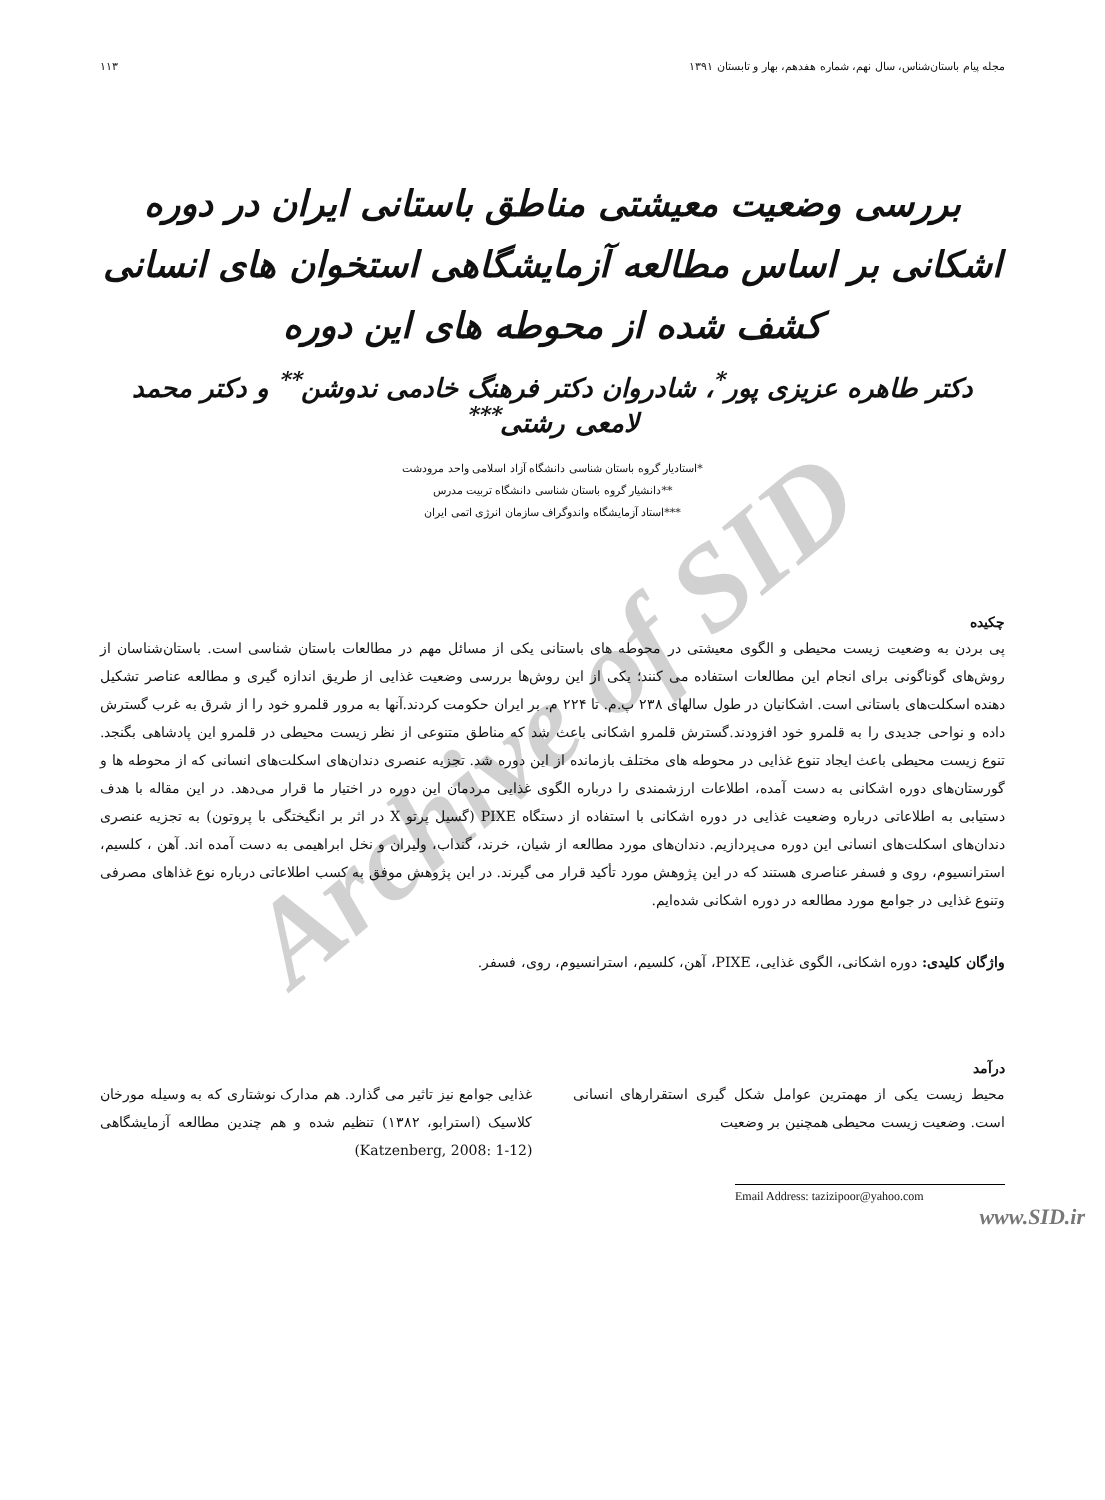مجله پیام باستان‌شناس، سال نهم، شماره هفدهم، بهار و تابستان ۱۳۹۱ ۱۱۳
بررسی وضعیت معیشتی مناطق باستانی ایران در دوره اشکانی بر اساس مطالعه آزمایشگاهی استخوان های انسانی کشف شده از محوطه های این دوره
دکتر طاهره عزیزی پور<sup>*</sup>، شادروان دکتر فرهنگ خادمی ندوشن<sup>**</sup> و دکتر محمد لامعی رشتی<sup>***</sup>
*استادیار گروه باستان شناسی دانشگاه آزاد اسلامی واحد مرودشت
**دانشیار گروه باستان شناسی دانشگاه تربیت مدرس
***استاد آزمایشگاه واندوگراف سازمان انرژی اتمی ایران
چکیده
پی بردن به وضعیت زیست محیطی و الگوی معیشتی در محوطه های باستانی یکی از مسائل مهم در مطالعات باستان شناسی است. باستان‌شناسان از روش‌های گوناگونی برای انجام این مطالعات استفاده می کنند؛ یکی از این روش‌ها بررسی وضعیت غذایی از طریق اندازه گیری و مطالعه عناصر تشکیل دهنده اسکلت‌های باستانی است. اشکانیان در طول سالهای ۲۳۸ پ.م. تا ۲۲۴ م. بر ایران حکومت کردند.آنها به مرور قلمرو خود را از شرق به غرب گسترش داده و نواحی جدیدی را به قلمرو خود افزودند.گسترش قلمرو اشکانی باعث شد که مناطق متنوعی از نظر زیست محیطی در قلمرو این پادشاهی بگنجد. تنوع زیست محیطی باعث ایجاد تنوع غذایی در محوطه های مختلف بازمانده از این دوره شد. تجزیه عنصری دندان‌های اسکلت‌های انسانی که از محوطه ها و گورستان‌های دوره اشکانی به دست آمده، اطلاعات ارزشمندی را درباره الگوی غذایی مردمان این دوره در اختیار ما قرار می‌دهد. در این مقاله با هدف دستیابی به اطلاعاتی درباره وضعیت غذایی در دوره اشکانی با استفاده از دستگاه PIXE (گسیل پرتو X در اثر بر انگیختگی با پروتون) به تجزیه عنصری دندان‌های اسکلت‌های انسانی این دوره می‌پردازیم. دندان‌های مورد مطالعه از شیان، خرند، گنداب، ولیران و نخل ابراهیمی به دست آمده اند. آهن ، کلسیم، استرانسیوم، روی و فسفر عناصری هستند که در این پژوهش مورد تأکید قرار می گیرند. در این پژوهش موفق به کسب اطلاعاتی درباره نوع غذاهای مصرفی وتنوع غذایی در جوامع مورد مطالعه در دوره اشکانی شده‌ایم.
واژگان کلیدی: دوره اشکانی، الگوی غذایی، PIXE، آهن، کلسیم، استرانسیوم، روی، فسفر.
درآمد
محیط زیست یکی از مهمترین عوامل شکل گیری استقرارهای انسانی است. وضعیت زیست محیطی همچنین بر وضعیت
غذایی جوامع نیز تاثیر می گذارد. هم مدارک نوشتاری که به وسیله مورخان کلاسیک (استرابو، ۱۳۸۲) تنظیم شده و هم چندین مطالعه آزمایشگاهی (Katzenberg, 2008: 1-12)
Email Address: tazizipoor@yahoo.com
www.SID.ir
Archive of SID